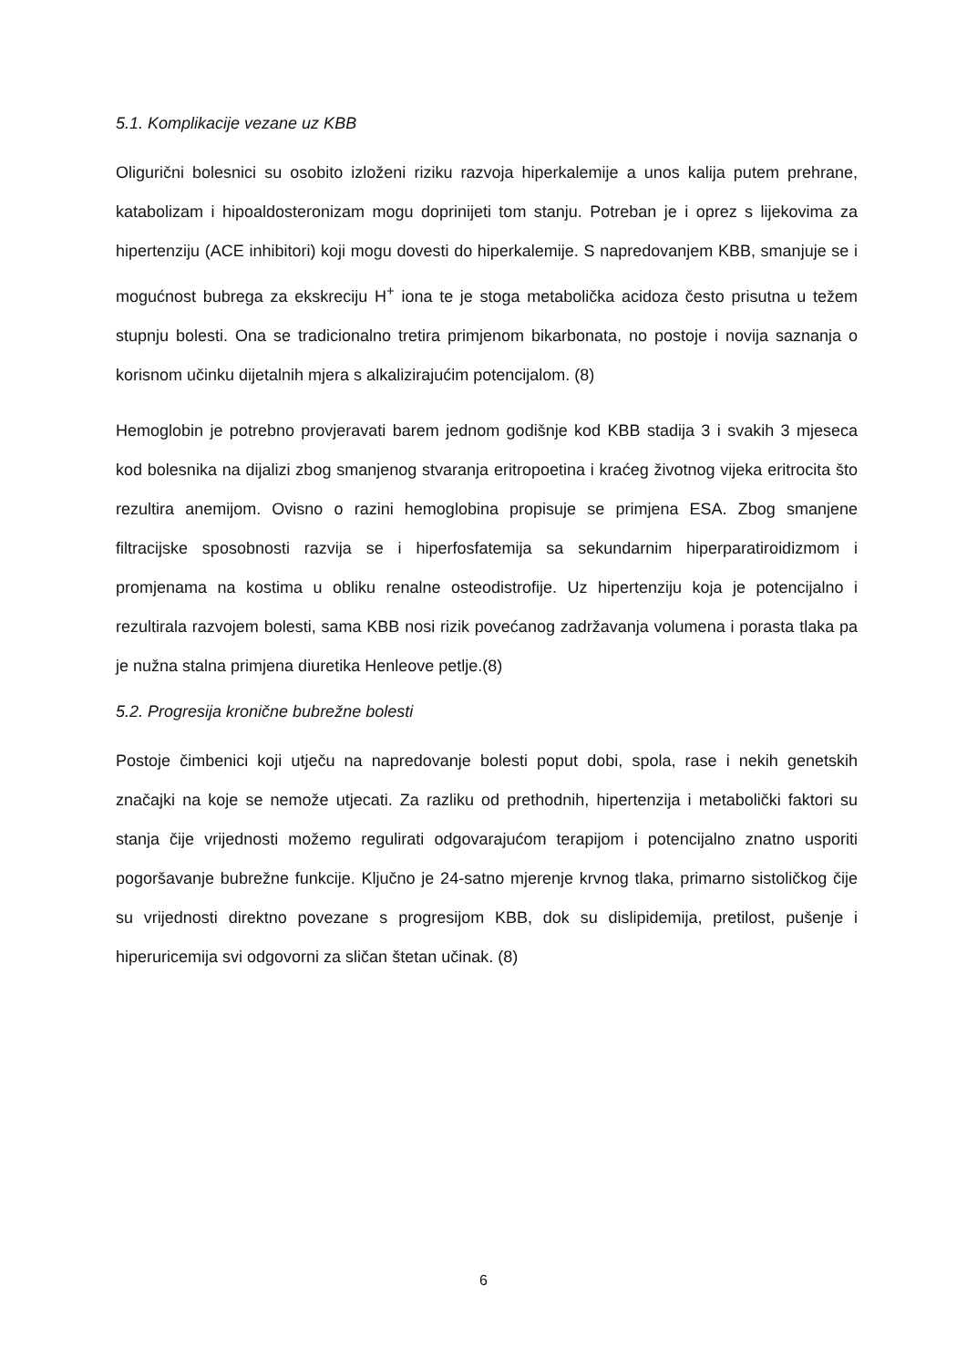5.1. Komplikacije vezane uz KBB
Oligurični bolesnici su osobito izloženi riziku razvoja hiperkalemije a unos kalija putem prehrane, katabolizam i hipoaldosteronizam mogu doprinijeti tom stanju. Potreban je i oprez s lijekovima za hipertenziju (ACE inhibitori) koji mogu dovesti do hiperkalemije. S napredovanjem KBB, smanjuje se i mogućnost bubrega za ekskreciju H<sup>+</sup> iona te je stoga metabolička acidoza često prisutna u težem stupnju bolesti. Ona se tradicionalno tretira primjenom bikarbonata, no postoje i novija saznanja o korisnom učinku dijetalnih mjera s alkalizirajućim potencijalom. (8)
Hemoglobin je potrebno provjeravati barem jednom godišnje kod KBB stadija 3 i svakih 3 mjeseca kod bolesnika na dijalizi zbog smanjenog stvaranja eritropoetina i kraćeg životnog vijeka eritrocita što rezultira anemijom. Ovisno o razini hemoglobina propisuje se primjena ESA. Zbog smanjene filtracijske sposobnosti razvija se i hiperfosfatemija sa sekundarnim hiperparatiroidizmom i promjenama na kostima u obliku renalne osteodistrofije. Uz hipertenziju koja je potencijalno i rezultirala razvojem bolesti, sama KBB nosi rizik povećanog zadržavanja volumena i porasta tlaka pa je nužna stalna primjena diuretika Henleove petlje.(8)
5.2. Progresija kronične bubrežne bolesti
Postoje čimbenici koji utječu na napredovanje bolesti poput dobi, spola, rase i nekih genetskih značajki na koje se nemože utjecati. Za razliku od prethodnih, hipertenzija i metabolički faktori su stanja čije vrijednosti možemo regulirati odgovarajućom terapijom i potencijalno znatno usporiti pogoršavanje bubrežne funkcije. Ključno je 24-satno mjerenje krvnog tlaka, primarno sistoličkog čije su vrijednosti direktno povezane s progresijom KBB, dok su dislipidemija, pretilost, pušenje i hiperuricemija svi odgovorni za sličan štetan učinak. (8)
6